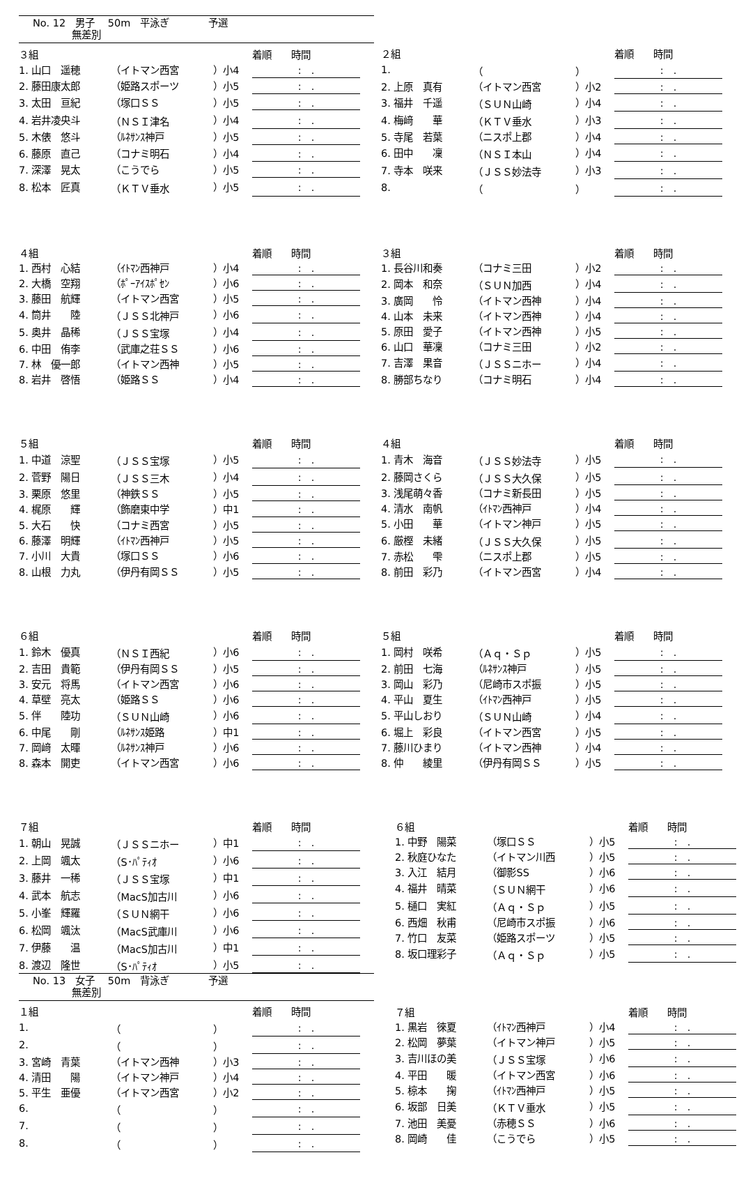No. 12　男子　 50m　平泳ぎ　　　　予選
　　　　無差別
| ３組 | | | | 着順 時間 |
| 1. 山口 遥穂 | （イトマン西宮 | ）小4 | | : . |
| 2. 藤田康太郎 | （姫路スポーツ | ）小5 | | : . |
| 3. 太田 亘紀 | （塚口ＳＳ | ）小5 | | : . |
| 4. 岩井凌央斗 | （ＮＳＩ津名 | ）小4 | | : . |
| 5. 木俵 悠斗 | （ﾙﾈｻﾝｽ神戸 | ）小5 | | : . |
| 6. 藤原 直己 | （コナミ明石 | ）小4 | | : . |
| 7. 深澤 晃太 | （こうでら | ）小5 | | : . |
| 8. 松本 匠真 | （ＫＴＶ垂水 | ）小5 | | : . |
| ２組 | | | | 着順 時間 |
| 1. | （ | ） | | : . |
| 2. 上原 真有 | （イトマン西宮 | ）小2 | | : . |
| 3. 福井 千遥 | （ＳＵＮ山崎 | ）小4 | | : . |
| 4. 梅﨑 華 | （ＫＴＶ垂水 | ）小3 | | : . |
| 5. 寺尾 若葉 | （ニスポ上郡 | ）小4 | | : . |
| 6. 田中 凜 | （ＮＳＩ本山 | ）小4 | | : . |
| 7. 寺本 咲来 | （ＪＳＳ妙法寺 | ）小3 | | : . |
| 8. | （ | ） | | : . |
| ４組 | | | | 着順 時間 |
| 1. 西村 心結 | （ｲﾄﾏﾝ西神戸 | ）小4 | | : . |
| 2. 大橋 空翔 | （ﾎﾟｰｱｲｽﾎﾟｾﾝ | ）小6 | | : . |
| 3. 藤田 航輝 | （イトマン西宮 | ）小5 | | : . |
| 4. 筒井 陸 | （ＪＳＳ北神戸 | ）小6 | | : . |
| 5. 奥井 晶稀 | （ＪＳＳ宝塚 | ）小4 | | : . |
| 6. 中田 侑李 | （武庫之荘ＳＳ | ）小6 | | : . |
| 7. 林 優一郎 | （イトマン西神 | ）小5 | | : . |
| 8. 岩井 啓悟 | （姫路ＳＳ | ）小4 | | : . |
| ３組 | | | | 着順 時間 |
| 1. 長谷川和奏 | （コナミ三田 | ）小2 | | : . |
| 2. 岡本 和奈 | （ＳＵＮ加西 | ）小4 | | : . |
| 3. 廣岡 怜 | （イトマン西神 | ）小4 | | : . |
| 4. 山本 未来 | （イトマン西神 | ）小4 | | : . |
| 5. 原田 愛子 | （イトマン西神 | ）小5 | | : . |
| 6. 山口 華凜 | （コナミ三田 | ）小2 | | : . |
| 7. 吉澤 果音 | （ＪＳＳニホー | ）小4 | | : . |
| 8. 勝部ちなり | （コナミ明石 | ）小4 | | : . |
| ５組 | | | | 着順 時間 |
| 1. 中道 涼聖 | （ＪＳＳ宝塚 | ）小5 | | : . |
| 2. 菅野 陽日 | （ＪＳＳ三木 | ）小4 | | : . |
| 3. 栗原 悠里 | （神鉄ＳＳ | ）小5 | | : . |
| 4. 梶原 輝 | （飾磨東中学 | ）中1 | | : . |
| 5. 大石 快 | （コナミ西宮 | ）小5 | | : . |
| 6. 藤澤 明輝 | （ｲﾄﾏﾝ西神戸 | ）小5 | | : . |
| 7. 小川 大貴 | （塚口ＳＳ | ）小6 | | : . |
| 8. 山根 力丸 | （伊丹有岡ＳＳ | ）小5 | | : . |
| ４組 | | | | 着順 時間 |
| 1. 青木 海音 | （ＪＳＳ妙法寺 | ）小5 | | : . |
| 2. 藤岡さくら | （ＪＳＳ大久保 | ）小5 | | : . |
| 3. 浅尾萌々香 | （コナミ新長田 | ）小5 | | : . |
| 4. 清水 南帆 | （ｲﾄﾏﾝ西神戸 | ）小4 | | : . |
| 5. 小田 華 | （イトマン神戸 | ）小5 | | : . |
| 6. 厳樫 未緒 | （ＪＳＳ大久保 | ）小5 | | : . |
| 7. 赤松 雫 | （ニスポ上郡 | ）小5 | | : . |
| 8. 前田 彩乃 | （イトマン西宮 | ）小4 | | : . |
| ６組 | | | | 着順 時間 |
| 1. 鈴木 優真 | （ＮＳＩ西紀 | ）小6 | | : . |
| 2. 吉田 貴範 | （伊丹有岡ＳＳ | ）小5 | | : . |
| 3. 安元 将馬 | （イトマン西宮 | ）小6 | | : . |
| 4. 草壁 亮太 | （姫路ＳＳ | ）小6 | | : . |
| 5. 伴 陸功 | （ＳＵＮ山崎 | ）小6 | | : . |
| 6. 中尾 剛 | （ﾙﾈｻﾝｽ姫路 | ）中1 | | : . |
| 7. 岡﨑 太暉 | （ﾙﾈｻﾝｽ神戸 | ）小6 | | : . |
| 8. 森本 開吏 | （イトマン西宮 | ）小6 | | : . |
| ５組 | | | | 着順 時間 |
| 1. 岡村 咲希 | （Ａｑ・Ｓｐ | ）小5 | | : . |
| 2. 前田 七海 | （ﾙﾈｻﾝｽ神戸 | ）小5 | | : . |
| 3. 岡山 彩乃 | （尼崎市スポ振 | ）小5 | | : . |
| 4. 平山 夏生 | （ｲﾄﾏﾝ西神戸 | ）小5 | | : . |
| 5. 平山しおり | （ＳＵＮ山崎 | ）小4 | | : . |
| 6. 堀上 彩良 | （イトマン西宮 | ）小5 | | : . |
| 7. 藤川ひまり | （イトマン西神 | ）小4 | | : . |
| 8. 仲 綾里 | （伊丹有岡ＳＳ | ）小5 | | : . |
| ７組 | | | | 着順 時間 |
| 1. 朝山 晃誠 | （ＪＳＳニホー | ）中1 | | : . |
| 2. 上岡 颯太 | （S･ﾊﾟﾃｨｵ | ）小6 | | : . |
| 3. 藤井 一稀 | （ＪＳＳ宝塚 | ）中1 | | : . |
| 4. 武本 航志 | （MacS加古川 | ）小6 | | : . |
| 5. 小峯 輝羅 | （ＳＵＮ網干 | ）小6 | | : . |
| 6. 松岡 颯汰 | （MacS武庫川 | ）小6 | | : . |
| 7. 伊藤 温 | （MacS加古川 | ）中1 | | : . |
| 8. 渡辺 隆世 | （S･ﾊﾟﾃｨｵ | ）小5 | | : . |
No. 13　女子　 50m　背泳ぎ　　　　予選
　　　　無差別
| １組 | | | | 着順 時間 |
| 1. | （ | ） | | : . |
| 2. | （ | ） | | : . |
| 3. 宮崎 青葉 | （イトマン西神 | ）小3 | | : . |
| 4. 清田 陽 | （イトマン神戸 | ）小4 | | : . |
| 5. 平生 亜優 | （イトマン西宮 | ）小2 | | : . |
| 6. | （ | ） | | : . |
| 7. | （ | ） | | : . |
| 8. | （ | ） | | : . |
| ６組 | | | | 着順 時間 |
| 1. 中野 陽菜 | （塚口ＳＳ | ）小5 | | : . |
| 2. 秋庭ひなた | （イトマン川西 | ）小5 | | : . |
| 3. 入江 結月 | （御影SS | ）小6 | | : . |
| 4. 福井 晴菜 | （ＳＵＮ網干 | ）小6 | | : . |
| 5. 樋口 実紅 | （Ａｑ・Ｓｐ | ）小5 | | : . |
| 6. 西畑 秋甫 | （尼崎市スポ振 | ）小6 | | : . |
| 7. 竹口 友菜 | （姫路スポーツ | ）小5 | | : . |
| 8. 坂口理彩子 | （Ａｑ・Ｓｐ | ）小5 | | : . |
| ７組 | | | | 着順 時間 |
| 1. 黒岩 徠夏 | （ｲﾄﾏﾝ西神戸 | ）小4 | | : . |
| 2. 松岡 夢葉 | （イトマン神戸 | ）小5 | | : . |
| 3. 吉川ほの美 | （ＪＳＳ宝塚 | ）小6 | | : . |
| 4. 平田 暖 | （イトマン西宮 | ）小6 | | : . |
| 5. 椋本 掬 | （ｲﾄﾏﾝ西神戸 | ）小5 | | : . |
| 6. 坂部 日美 | （ＫＴＶ垂水 | ）小5 | | : . |
| 7. 池田 美憂 | （赤穂ＳＳ | ）小6 | | : . |
| 8. 岡崎 佳 | （こうでら | ）小5 | | : . |